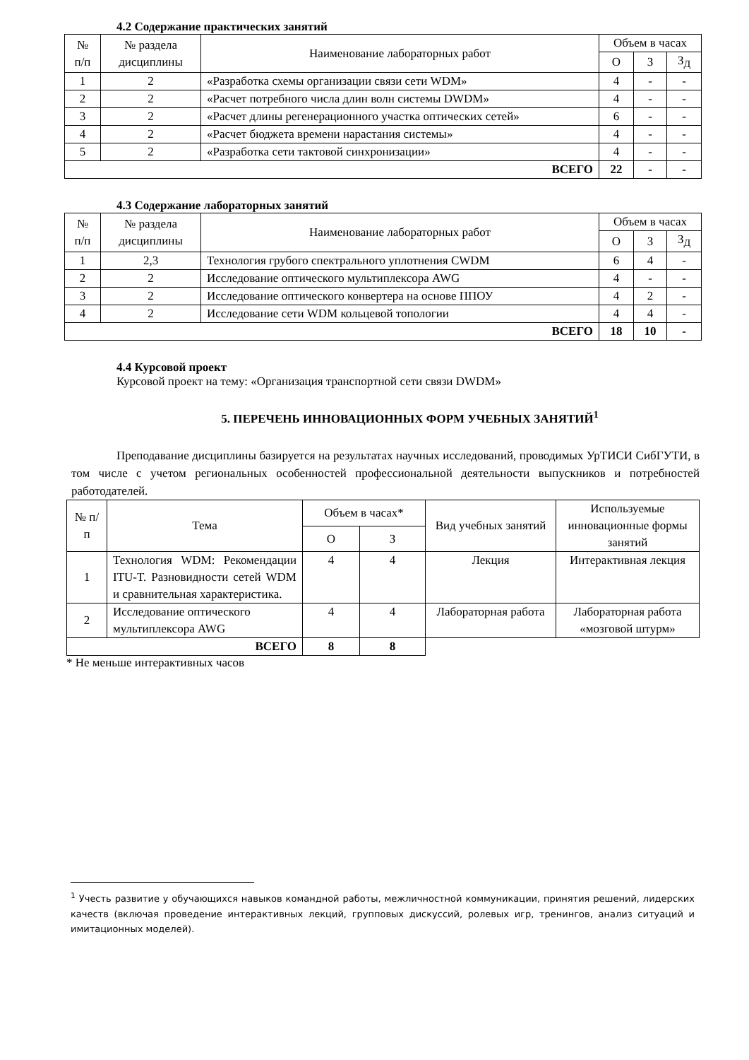4.2 Содержание практических занятий
| № п/п | № раздела дисциплины | Наименование лабораторных работ | Объем в часах | | |
| --- | --- | --- | --- | --- | --- |
| | | | О | З | З<sub>Д</sub> |
| 1 | 2 | «Разработка схемы организации связи сети WDM» | 4 | - | - |
| 2 | 2 | «Расчет потребного числа длин волн системы DWDM» | 4 | - | - |
| 3 | 2 | «Расчет длины регенерационного участка оптических сетей» | 6 | - | - |
| 4 | 2 | «Расчет бюджета времени нарастания системы» | 4 | - | - |
| 5 | 2 | «Разработка сети тактовой синхронизации» | 4 | - | - |
| ВСЕГО | | | 22 | - | - |
4.3 Содержание лабораторных занятий
| № п/п | № раздела дисциплины | Наименование лабораторных работ | Объем в часах | | |
| --- | --- | --- | --- | --- | --- |
| | | | О | З | З<sub>Д</sub> |
| 1 | 2,3 | Технология грубого спектрального уплотнения CWDM | 6 | 4 | - |
| 2 | 2 | Исследование оптического мультиплексора AWG | 4 | - | - |
| 3 | 2 | Исследование оптического конвертера на основе ППОУ | 4 | 2 | - |
| 4 | 2 | Исследование сети WDM кольцевой топологии | 4 | 4 | - |
| ВСЕГО | | | 18 | 10 | - |
4.4 Курсовой проект
Курсовой проект на тему: «Организация транспортной сети связи DWDM»
5. ПЕРЕЧЕНЬ ИННОВАЦИОННЫХ ФОРМ УЧЕБНЫХ ЗАНЯТИЙ<sup>1</sup>
Преподавание дисциплины базируется на результатах научных исследований, проводимых УрТИСИ СибГУТИ, в том числе с учетом региональных особенностей профессиональной деятельности выпускников и потребностей работодателей.
| № п/п | Тема | Объем в часах* | | Вид учебных занятий | Используемые инновационные формы занятий |
| --- | --- | --- | --- | --- | --- |
| | | О | З | | |
| 1 | Технология WDM: Рекомендации ITU-T. Разновидности сетей WDM и сравнительная характеристика. | 4 | 4 | Лекция | Интерактивная лекция |
| 2 | Исследование оптического мультиплексора AWG | 4 | 4 | Лабораторная работа | Лабораторная работа «мозговой штурм» |
| ВСЕГО | | 8 | 8 | | |
* Не меньше интерактивных часов
<sup>1</sup> Учесть развитие у обучающихся навыков командной работы, межличностной коммуникации, принятия решений, лидерских качеств (включая проведение интерактивных лекций, групповых дискуссий, ролевых игр, тренингов, анализ ситуаций и имитационных моделей).